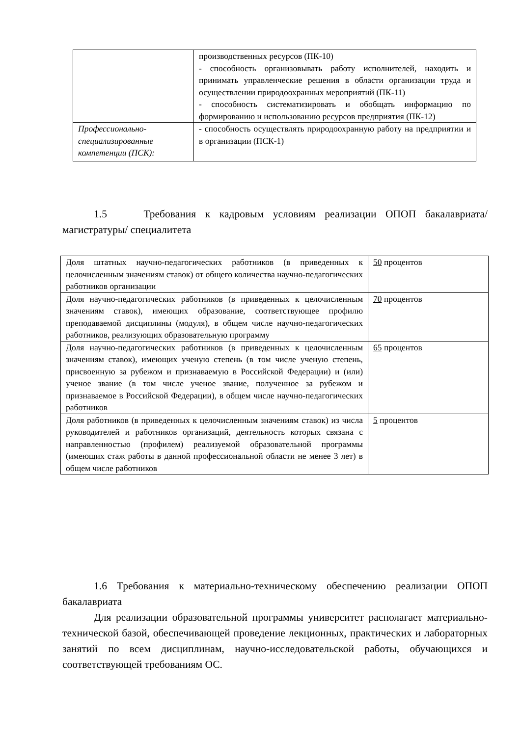| | производственных ресурсов (ПК-10) - способность организовывать работу исполнителей, находить и принимать управленческие решения в области организации труда и осуществлении природоохранных мероприятий (ПК-11) - способность систематизировать и обобщать информацию по формированию и использованию ресурсов предприятия (ПК-12) |
| Профессионально-специализированные компетенции (ПСК): | - способность осуществлять природоохранную работу на предприятии и в организации (ПСК-1) |
1.5 Требования к кадровым условиям реализации ОПОП бакалавриата/ магистратуры/ специалитета
| Доля штатных научно-педагогических работников (в приведенных к целочисленным значениям ставок) от общего количества научно-педагогических работников организации | 50 процентов |
| Доля научно-педагогических работников (в приведенных к целочисленным значениям ставок), имеющих образование, соответствующее профилю преподаваемой дисциплины (модуля), в общем числе научно-педагогических работников, реализующих образовательную программу | 70 процентов |
| Доля научно-педагогических работников (в приведенных к целочисленным значениям ставок), имеющих ученую степень (в том числе ученую степень, присвоенную за рубежом и признаваемую в Российской Федерации) и (или) ученое звание (в том числе ученое звание, полученное за рубежом и признаваемое в Российской Федерации), в общем числе научно-педагогических работников | 65 процентов |
| Доля работников (в приведенных к целочисленным значениям ставок) из числа руководителей и работников организаций, деятельность которых связана с направленностью (профилем) реализуемой образовательной программы (имеющих стаж работы в данной профессиональной области не менее 3 лет) в общем числе работников | 5 процентов |
1.6 Требования к материально-техническому обеспечению реализации ОПОП бакалавриата
Для реализации образовательной программы университет располагает материально-технической базой, обеспечивающей проведение лекционных, практических и лабораторных занятий по всем дисциплинам, научно-исследовательской работы, обучающихся и соответствующей требованиям ОС.